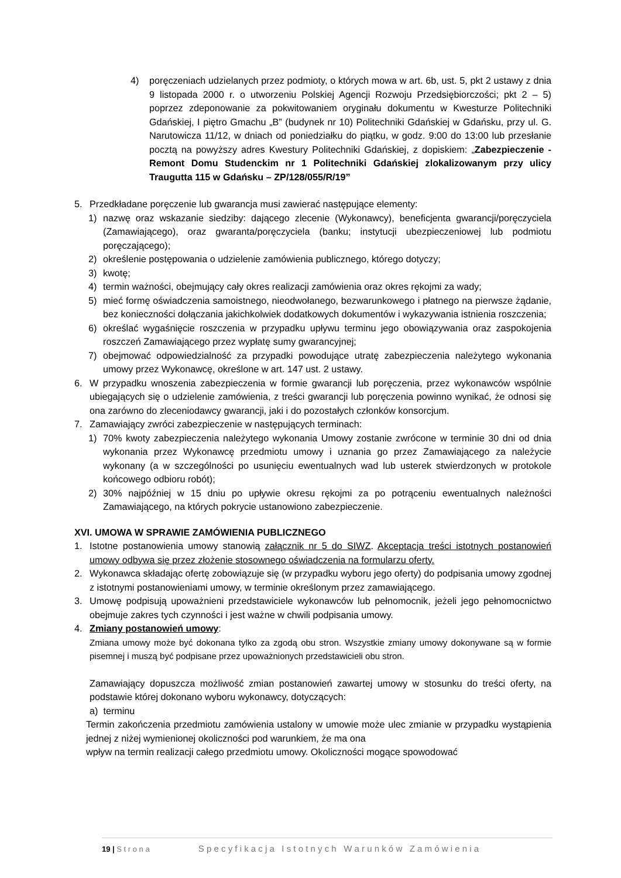4) poręczeniach udzielanych przez podmioty, o których mowa w art. 6b, ust. 5, pkt 2 ustawy z dnia 9 listopada 2000 r. o utworzeniu Polskiej Agencji Rozwoju Przedsiębiorczości; pkt 2 – 5) poprzez zdeponowanie za pokwitowaniem oryginału dokumentu w Kwesturze Politechniki Gdańskiej, I piętro Gmachu „B” (budynek nr 10) Politechniki Gdańskiej w Gdańsku, przy ul. G. Narutowicza 11/12, w dniach od poniedziałku do piątku, w godz. 9:00 do 13:00 lub przesłanie pocztą na powyższy adres Kwestury Politechniki Gdańskiej, z dopiskiem: „Zabezpieczenie - Remont Domu Studenckim nr 1 Politechniki Gdańskiej zlokalizowanym przy ulicy Traugutta 115 w Gdańsku – ZP/128/055/R/19”
5. Przedkładane poręczenie lub gwarancja musi zawierać następujące elementy:
1) nazwę oraz wskazanie siedziby: dającego zlecenie (Wykonawcy), beneficjenta gwarancji/poręczyciela (Zamawiającego), oraz gwaranta/poręczyciela (banku; instytucji ubezpieczeniowej lub podmiotu poręczającego);
2) określenie postępowania o udzielenie zamówienia publicznego, którego dotyczy;
3) kwotę;
4) termin ważności, obejmujący cały okres realizacji zamówienia oraz okres rękojmi za wady;
5) mieć formę oświadczenia samoistnego, nieodwołanego, bezwarunkowego i płatnego na pierwsze żądanie, bez konieczności dołączania jakichkolwiek dodatkowych dokumentów i wykazywania istnienia roszczenia;
6) określać wygaśnięcie roszczenia w przypadku upływu terminu jego obowiązywania oraz zaspokojenia roszczeń Zamawiającego przez wypłatę sumy gwarancyjnej;
7) obejmować odpowiedzialność za przypadki powodujące utratę zabezpieczenia należytego wykonania umowy przez Wykonawcę, określone w art. 147 ust. 2 ustawy.
6. W przypadku wnoszenia zabezpieczenia w formie gwarancji lub poręczenia, przez wykonawców wspólnie ubiegających się o udzielenie zamówienia, z treści gwarancji lub poręczenia powinno wynikać, że odnosi się ona zarówno do zleceniodawcy gwarancji, jaki i do pozostałych członków konsorcjum.
7. Zamawiający zwróci zabezpieczenie w następujących terminach:
1) 70% kwoty zabezpieczenia należytego wykonania Umowy zostanie zwrócone w terminie 30 dni od dnia wykonania przez Wykonawcę przedmiotu umowy i uznania go przez Zamawiającego za należycie wykonany (a w szczególności po usunięciu ewentualnych wad lub usterek stwierdzonych w protokole końcowego odbioru robót);
2) 30% najpóźniej w 15 dniu po upływie okresu rękojmi za po potrąceniu ewentualnych należności Zamawiającego, na których pokrycie ustanowiono zabezpieczenie.
XVI. UMOWA W SPRAWIE ZAMÓWIENIA PUBLICZNEGO
1. Istotne postanowienia umowy stanowią załącznik nr 5 do SIWZ. Akceptacja treści istotnych postanowień umowy odbywa się przez złożenie stosownego oświadczenia na formularzu oferty.
2. Wykonawca składając ofertę zobowiązuje się (w przypadku wyboru jego oferty) do podpisania umowy zgodnej z istotnymi postanowieniami umowy, w terminie określonym przez zamawiającego.
3. Umowę podpisują upoważnieni przedstawiciele wykonawców lub pełnomocnik, jeżeli jego pełnomocnictwo obejmuje zakres tych czynności i jest ważne w chwili podpisania umowy.
4. Zmiany postanowień umowy:
Zmiana umowy może być dokonana tylko za zgodą obu stron. Wszystkie zmiany umowy dokonywane są w formie pisemnej i muszą być podpisane przez upoważnionych przedstawicieli obu stron.
Zamawiający dopuszcza możliwość zmian postanowień zawartej umowy w stosunku do treści oferty, na podstawie której dokonano wyboru wykonawcy, dotyczących:
a) terminu
Termin zakończenia przedmiotu zamówienia ustalony w umowie może ulec zmianie w przypadku wystąpienia jednej z niżej wymienionej okoliczności pod warunkiem, że ma ona
wpływ na termin realizacji całego przedmiotu umowy. Okoliczności mogące spowodować
19 | S t r o n a S p e c y f i k a c j a I s t o t n y c h W a r u n k ó w Z a m ó w i e n i a